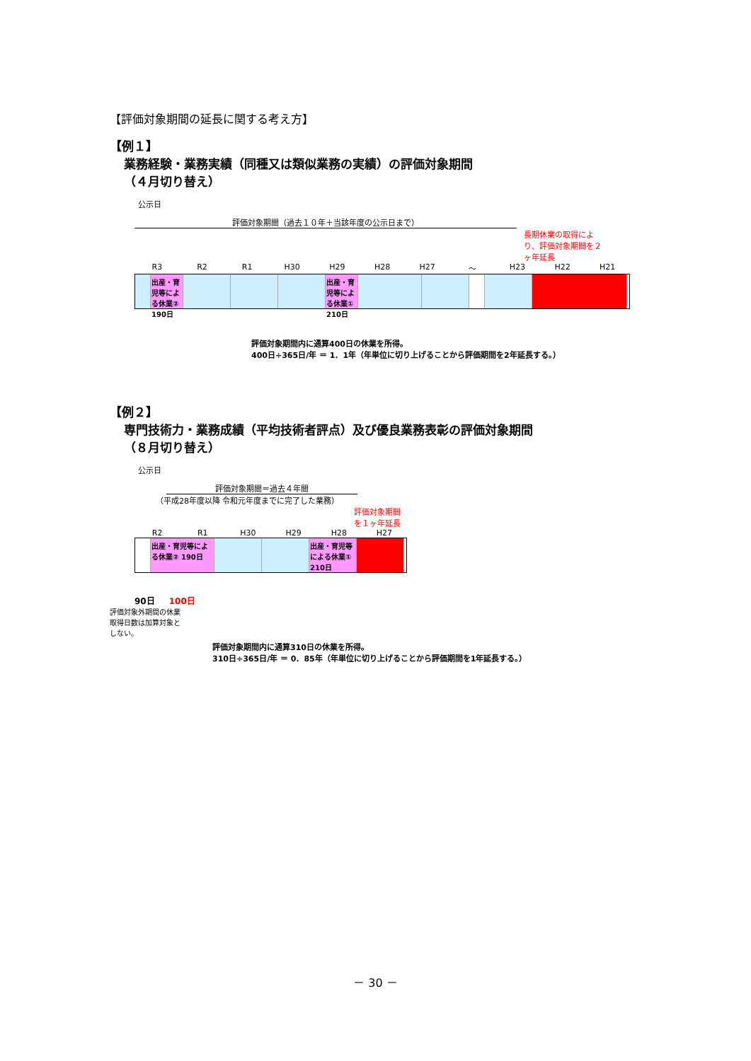【評価対象期間の延長に関する考え方】
【例１】
業務経験・業務実績（同種又は類似業務の実績）の評価対象期間
（４月切り替え）
公示日
評価対象期間（過去１０年＋当該年度の公示日まで）
長期休業の取得により、評価対象期間を２ヶ年延長
R3 R2 R1 H30 H29 H28 H27 ～ H23 H22 H21
出産・育児等による休業② 190日
出産・育児等による休業① 210日
評価対象期間内に通算400日の休業を所得。
400日÷365日/年 ＝ 1．1年（年単位に切り上げることから評価期間を2年延長する。）
【例２】
専門技術力・業務成績（平均技術者評点）及び優良業務表彰の評価対象期間
（８月切り替え）
公示日
評価対象期間＝過去４年間
（平成28年度以降 令和元年度までに完了した業務）
評価対象期間を１ヶ年延長
R2 R1 H30 H29 H28 H27
出産・育児等による休業② 190日
出産・育児等による休業① 210日
90日 100日
評価対象外期間の休業取得日数は加算対象としない。
評価対象期間内に通算310日の休業を所得。
310日÷365日/年 ＝ 0．85年（年単位に切り上げることから評価期間を1年延長する。）
－ 30 －